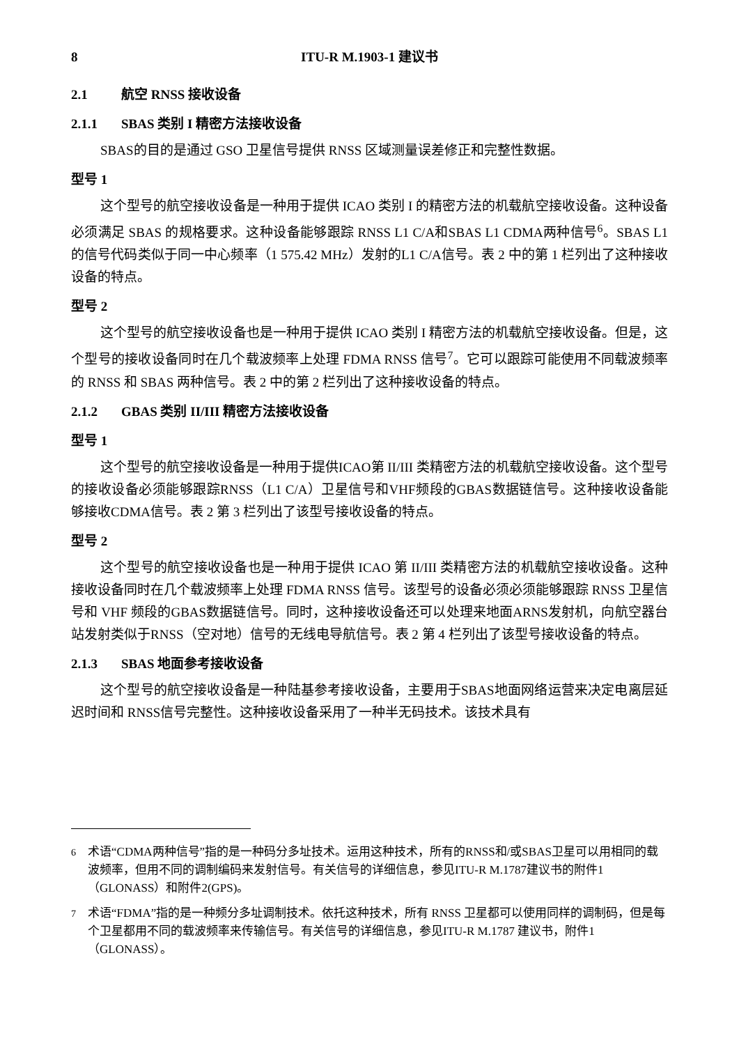8 ITU-R M.1903-1 建议书
2.1 航空 RNSS 接收设备
2.1.1 SBAS 类别 I 精密方法接收设备
SBAS的目的是通过 GSO 卫星信号提供 RNSS 区域测量误差修正和完整性数据。
型号 1
这个型号的航空接收设备是一种用于提供 ICAO 类别 I 的精密方法的机载航空接收设备。这种设备必须满足 SBAS 的规格要求。这种设备能够跟踪 RNSS L1 C/A和SBAS L1 CDMA两种信号<sup>6</sup>。SBAS L1的信号代码类似于同一中心频率（1 575.42 MHz）发射的L1 C/A信号。表 2 中的第 1 栏列出了这种接收设备的特点。
型号 2
这个型号的航空接收设备也是一种用于提供 ICAO 类别 I 精密方法的机载航空接收设备。但是，这个型号的接收设备同时在几个载波频率上处理 FDMA RNSS 信号<sup>7</sup>。它可以跟踪可能使用不同载波频率的 RNSS 和 SBAS 两种信号。表 2 中的第 2 栏列出了这种接收设备的特点。
2.1.2 GBAS 类别 II/III 精密方法接收设备
型号 1
这个型号的航空接收设备是一种用于提供ICAO第 II/III 类精密方法的机载航空接收设备。这个型号的接收设备必须能够跟踪RNSS（L1 C/A）卫星信号和VHF频段的GBAS数据链信号。这种接收设备能够接收CDMA信号。表 2 第 3 栏列出了该型号接收设备的特点。
型号 2
这个型号的航空接收设备也是一种用于提供 ICAO 第 II/III 类精密方法的机载航空接收设备。这种接收设备同时在几个载波频率上处理 FDMA RNSS 信号。该型号的设备必须必须能够跟踪 RNSS 卫星信号和 VHF 频段的GBAS数据链信号。同时，这种接收设备还可以处理来地面ARNS发射机，向航空器台站发射类似于RNSS（空对地）信号的无线电导航信号。表 2 第 4 栏列出了该型号接收设备的特点。
2.1.3 SBAS 地面参考接收设备
这个型号的航空接收设备是一种陆基参考接收设备，主要用于SBAS地面网络运营来决定电离层延迟时间和 RNSS信号完整性。这种接收设备采用了一种半无码技术。该技术具有
<sup>6</sup> 术语“CDMA两种信号”指的是一种码分多址技术。运用这种技术，所有的RNSS和/或SBAS卫星可以用相同的载波频率，但用不同的调制编码来发射信号。有关信号的详细信息，参见ITU-R M.1787建议书的附件1（GLONASS）和附件2(GPS)。
<sup>7</sup> 术语“FDMA”指的是一种频分多址调制技术。依托这种技术，所有 RNSS 卫星都可以使用同样的调制码，但是每个卫星都用不同的载波频率来传输信号。有关信号的详细信息，参见ITU-R M.1787 建议书，附件1（GLONASS）。